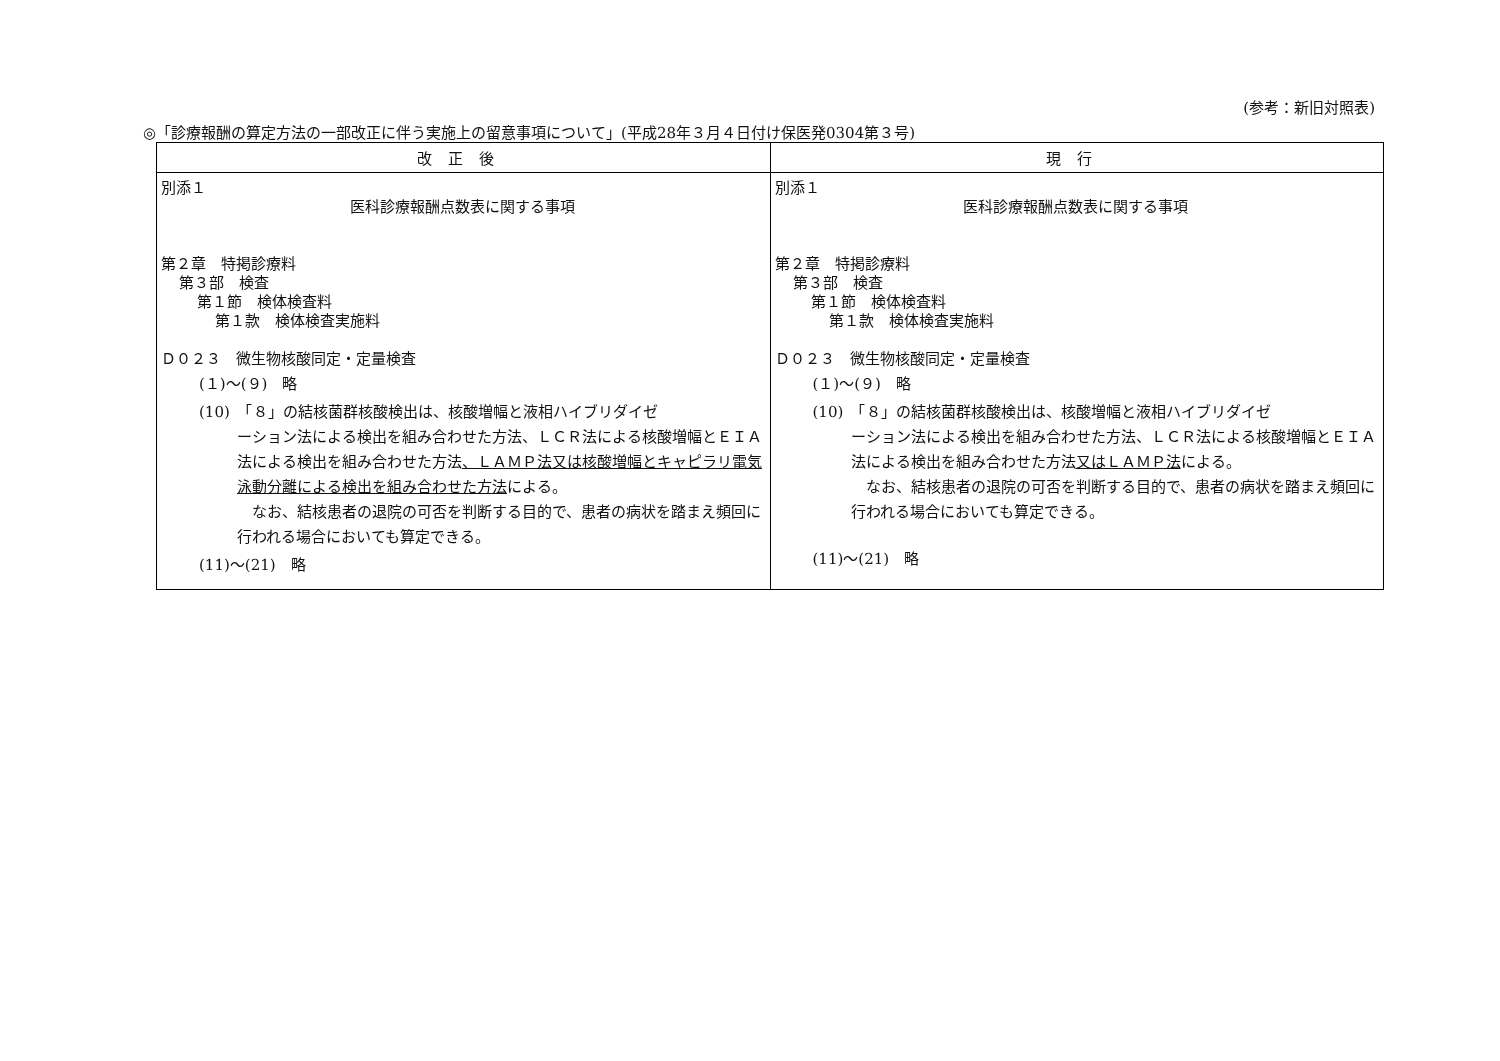(参考：新旧対照表)
◎「診療報酬の算定方法の一部改正に伴う実施上の留意事項について」(平成28年３月４日付け保医発0304第３号)
| 改正後 | 現行 |
| --- | --- |
| 別添１ 医科診療報酬点数表に関する事項 第２章 特掲診療料 第３部 検査 第１節 検体検査料 第１款 検体検査実施料 Ｄ０２３ 微生物核酸同定・定量検査 (１)～(９) 略 (10) 「８」の結核菌群核酸検出は、核酸増幅と液相ハイブリダイゼ ーション法による検出を組み合わせた方法、ＬＣＲ法による核酸増幅とＥＩＡ法による検出を組み合わせた方法 、ＬＡＭＰ法又は核酸増幅とキャピラリ電気泳動分離による検出を組み合わせた方法 による。 なお、結核患者の退院の可否を判断する目的で、患者の病状を踏まえ頻回に行われる場合においても算定できる。 (11)～(21) 略 | 別添１ 医科診療報酬点数表に関する事項 第２章 特掲診療料 第３部 検査 第１節 検体検査料 第１款 検体検査実施料 Ｄ０２３ 微生物核酸同定・定量検査 (１)～(９) 略 (10) 「８」の結核菌群核酸検出は、核酸増幅と液相ハイブリダイゼ ーション法による検出を組み合わせた方法、ＬＣＲ法による核酸増幅とＥＩＡ法による検出を組み合わせた方法 又はＬＡＭＰ法 による。 なお、結核患者の退院の可否を判断する目的で、患者の病状を踏まえ頻回に行われる場合においても算定できる。 (11)～(21) 略 |